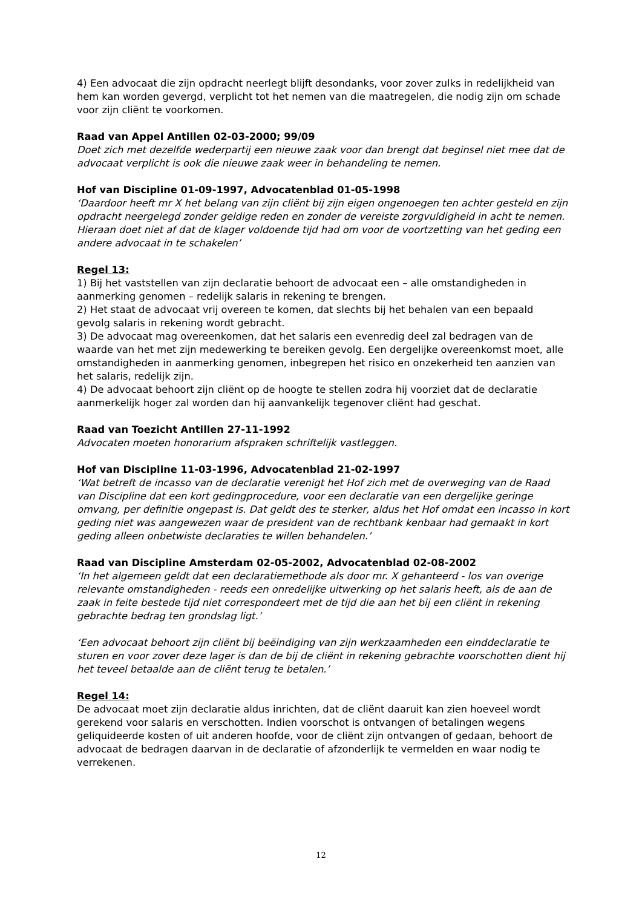4) Een advocaat die zijn opdracht neerlegt blijft desondanks, voor zover zulks in redelijkheid van hem kan worden gevergd, verplicht tot het nemen van die maatregelen, die nodig zijn om schade voor zijn cliënt te voorkomen.
Raad van Appel Antillen 02-03-2000; 99/09
Doet zich met dezelfde wederpartij een nieuwe zaak voor dan brengt dat beginsel niet mee dat de advocaat verplicht is ook die nieuwe zaak weer in behandeling te nemen.
Hof van Discipline 01-09-1997, Advocatenblad 01-05-1998
‘Daardoor heeft mr X het belang van zijn cliënt bij zijn eigen ongenoegen ten achter gesteld en zijn opdracht neergelegd zonder geldige reden en zonder de vereiste zorgvuldigheid in acht te nemen. Hieraan doet niet af dat de klager voldoende tijd had om voor de voortzetting van het geding een andere advocaat in te schakelen’
Regel 13:
1) Bij het vaststellen van zijn declaratie behoort de advocaat een – alle omstandigheden in aanmerking genomen – redelijk salaris in rekening te brengen.
2) Het staat de advocaat vrij overeen te komen, dat slechts bij het behalen van een bepaald gevolg salaris in rekening wordt gebracht.
3) De advocaat mag overeenkomen, dat het salaris een evenredig deel zal bedragen van de waarde van het met zijn medewerking te bereiken gevolg. Een dergelijke overeenkomst moet, alle omstandigheden in aanmerking genomen, inbegrepen het risico en onzekerheid ten aanzien van het salaris, redelijk zijn.
4) De advocaat behoort zijn cliënt op de hoogte te stellen zodra hij voorziet dat de declaratie aanmerkelijk hoger zal worden dan hij aanvankelijk tegenover cliënt had geschat.
Raad van Toezicht Antillen 27-11-1992
Advocaten moeten honorarium afspraken schriftelijk vastleggen.
Hof van Discipline 11-03-1996, Advocatenblad 21-02-1997
‘Wat betreft de incasso van de declaratie verenigt het Hof zich met de overweging van de Raad van Discipline dat een kort gedingprocedure, voor een declaratie van een dergelijke geringe omvang, per definitie ongepast is. Dat geldt des te sterker, aldus het Hof omdat een incasso in kort geding niet was aangewezen waar de president van de rechtbank kenbaar had gemaakt in kort geding alleen onbetwiste declaraties te willen behandelen.’
Raad van Discipline Amsterdam 02-05-2002, Advocatenblad 02-08-2002
‘In het algemeen geldt dat een declaratiemethode als door mr. X gehanteerd - los van overige relevante omstandigheden - reeds een onredelijke uitwerking op het salaris heeft, als de aan de zaak in feite bestede tijd niet correspondeert met de tijd die aan het bij een cliënt in rekening gebrachte bedrag ten grondslag ligt.’
‘Een advocaat behoort zijn cliënt bij beëindiging van zijn werkzaamheden een einddeclaratie te sturen en voor zover deze lager is dan de bij de cliënt in rekening gebrachte voorschotten dient hij het teveel betaalde aan de cliënt terug te betalen.’
Regel 14:
De advocaat moet zijn declaratie aldus inrichten, dat de cliënt daaruit kan zien hoeveel wordt gerekend voor salaris en verschotten. Indien voorschot is ontvangen of betalingen wegens geliquideerde kosten of uit anderen hoofde, voor de cliënt zijn ontvangen of gedaan, behoort de advocaat de bedragen daarvan in de declaratie of afzonderlijk te vermelden en waar nodig te verrekenen.
12